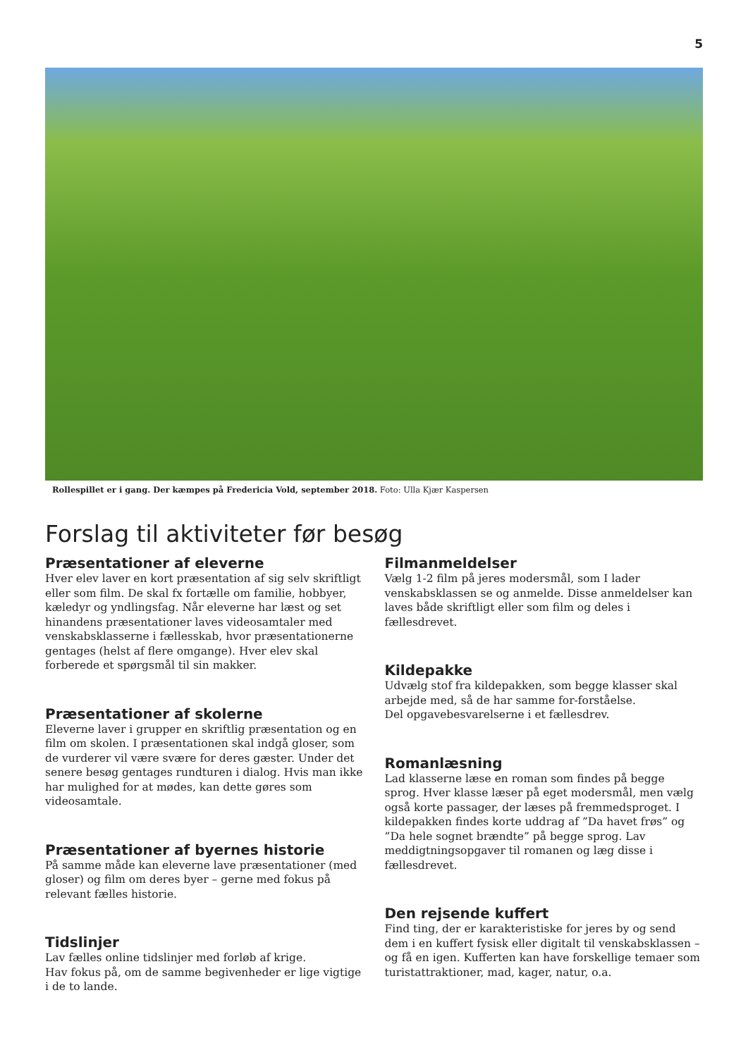5
Rollespillet er i gang. Der kæmpes på Fredericia Vold, september 2018. Foto: Ulla Kjær Kaspersen
Forslag til aktiviteter før besøg
Præsentationer af eleverne
Hver elev laver en kort præsentation af sig selv skriftligt eller som film. De skal fx fortælle om familie, hobbyer, kæledyr og yndlingsfag. Når eleverne har læst og set hinandens præsentationer laves videosamtaler med venskabsklasserne i fællesskab, hvor præsentationerne gentages (helst af flere omgange). Hver elev skal forberede et spørgsmål til sin makker.
Præsentationer af skolerne
Eleverne laver i grupper en skriftlig præsentation og en film om skolen. I præsentationen skal indgå gloser, som de vurderer vil være svære for deres gæster. Under det senere besøg gentages rundturen i dialog. Hvis man ikke har mulighed for at mødes, kan dette gøres som videosamtale.
Præsentationer af byernes historie
På samme måde kan eleverne lave præsentationer (med gloser) og film om deres byer – gerne med fokus på relevant fælles historie.
Tidslinjer
Lav fælles online tidslinjer med forløb af krige.
Hav fokus på, om de samme begivenheder er lige vigtige i de to lande.
Filmanmeldelser
Vælg 1-2 film på jeres modersmål, som I lader venskabsklassen se og anmelde. Disse anmeldelser kan laves både skriftligt eller som film og deles i fællesdrevet.
Kildepakke
Udvælg stof fra kildepakken, som begge klasser skal arbejde med, så de har samme for-forståelse.
Del opgavebesvarelserne i et fællesdrev.
Romanlæsning
Lad klasserne læse en roman som findes på begge sprog. Hver klasse læser på eget modersmål, men vælg også korte passager, der læses på fremmedsproget. I kildepakken findes korte uddrag af ”Da havet frøs” og ”Da hele sognet brændte” på begge sprog. Lav meddigtningsopgaver til romanen og læg disse i fællesdrevet.
Den rejsende kuffert
Find ting, der er karakteristiske for jeres by og send dem i en kuffert fysisk eller digitalt til venskabsklassen – og få en igen. Kufferten kan have forskellige temaer som turistattraktioner, mad, kager, natur, o.a.